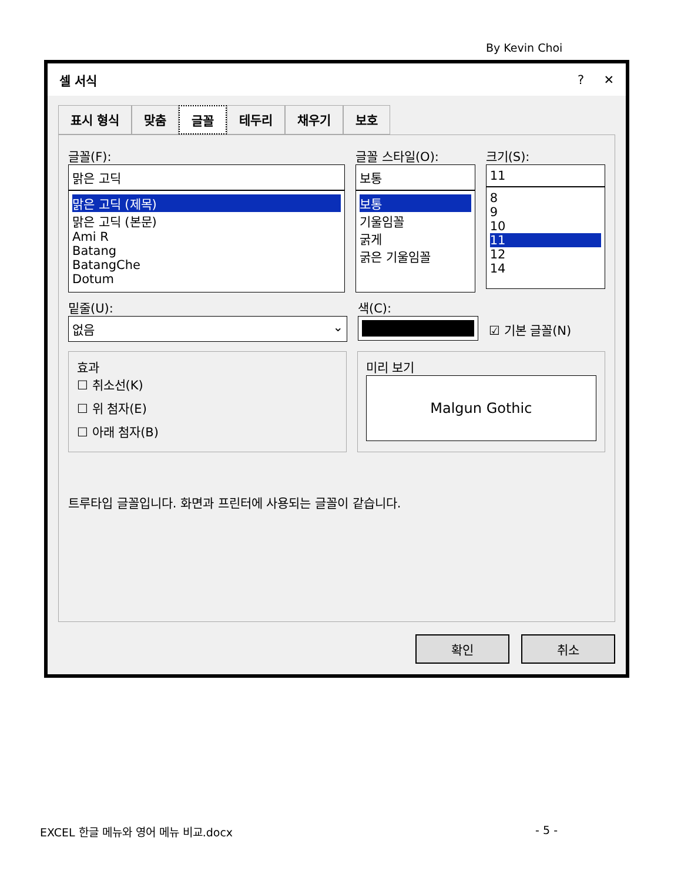By Kevin Choi
셀 서식? ✕
표시 형식 맞춤 글꼴 테두리 채우기 보호
글꼴(F):
맑은 고딕
맑은 고딕 (제목)
맑은 고딕 (본문)
Ami R
Batang
BatangChe
Dotum
글꼴 스타일(O):
보통
보통
기울임꼴
굵게
굵은 기울임꼴
크기(S):
11
8
9
10
11
12
14
밑줄(U):
없음 ⌄
색(C):
☑ 기본 글꼴(N)
효과
☐ 취소선(K)
☐ 위 첨자(E)
☐ 아래 첨자(B)
미리 보기
Malgun Gothic
트루타입 글꼴입니다. 화면과 프린터에 사용되는 글꼴이 같습니다.
확인 취소
EXCEL 한글 메뉴와 영어 메뉴 비교.docx - 5 -